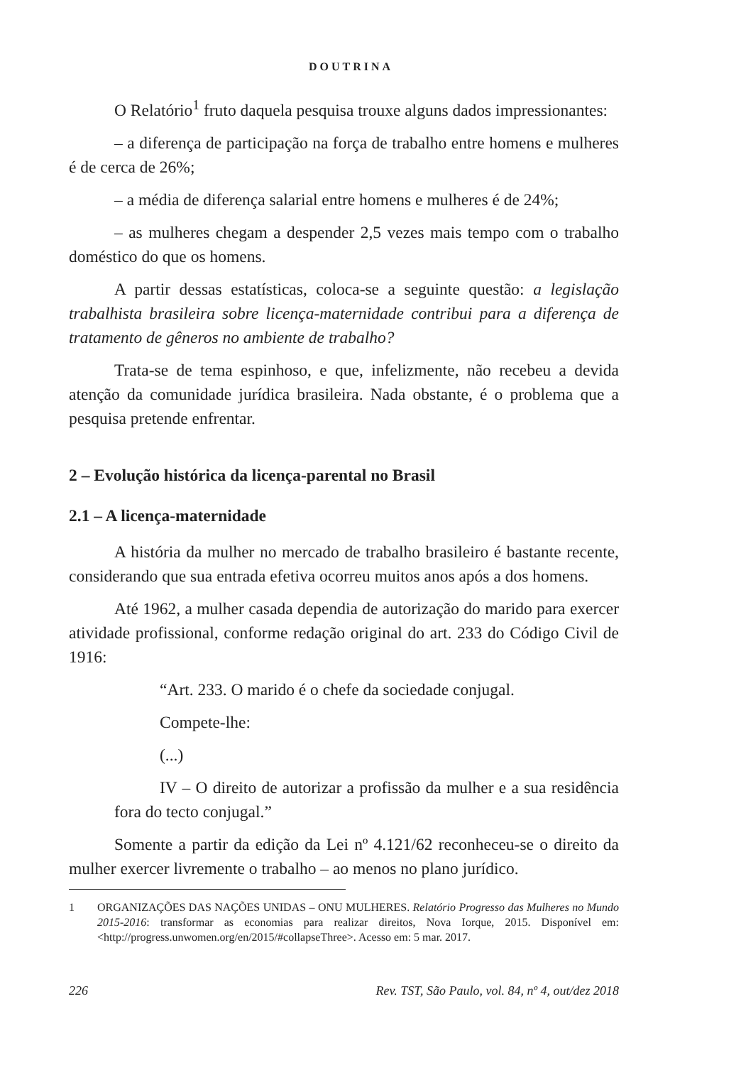DOUTRINA
O Relatório<sup>1</sup> fruto daquela pesquisa trouxe alguns dados impressionantes:
– a diferença de participação na força de trabalho entre homens e mulheres é de cerca de 26%;
– a média de diferença salarial entre homens e mulheres é de 24%;
– as mulheres chegam a despender 2,5 vezes mais tempo com o trabalho doméstico do que os homens.
A partir dessas estatísticas, coloca-se a seguinte questão: a legislação trabalhista brasileira sobre licença-maternidade contribui para a diferença de tratamento de gêneros no ambiente de trabalho?
Trata-se de tema espinhoso, e que, infelizmente, não recebeu a devida atenção da comunidade jurídica brasileira. Nada obstante, é o problema que a pesquisa pretende enfrentar.
2 – Evolução histórica da licença-parental no Brasil
2.1 – A licença-maternidade
A história da mulher no mercado de trabalho brasileiro é bastante recente, considerando que sua entrada efetiva ocorreu muitos anos após a dos homens.
Até 1962, a mulher casada dependia de autorização do marido para exercer atividade profissional, conforme redação original do art. 233 do Código Civil de 1916:
“Art. 233. O marido é o chefe da sociedade conjugal.
Compete-lhe:
(...)
IV – O direito de autorizar a profissão da mulher e a sua residência fora do tecto conjugal.”
Somente a partir da edição da Lei nº 4.121/62 reconheceu-se o direito da mulher exercer livremente o trabalho – ao menos no plano jurídico.
1 ORGANIZAÇÕES DAS NAÇÕES UNIDAS – ONU MULHERES. Relatório Progresso das Mulheres no Mundo 2015-2016: transformar as economias para realizar direitos, Nova Iorque, 2015. Disponível em: <http://progress.unwomen.org/en/2015/#collapseThree>. Acesso em: 5 mar. 2017.
226 Rev. TST, São Paulo, vol. 84, nº 4, out/dez 2018